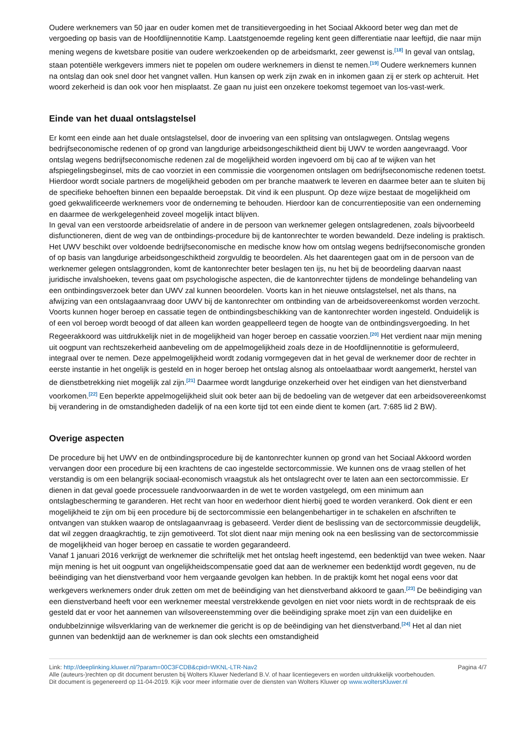Oudere werknemers van 50 jaar en ouder komen met de transitievergoeding in het Sociaal Akkoord beter weg dan met de vergoeding op basis van de Hoofdlijnennotitie Kamp. Laatstgenoemde regeling kent geen differentiatie naar leeftijd, die naar mijn mening wegens de kwetsbare positie van oudere werkzoekenden op de arbeidsmarkt, zeer gewenst is.<sup>[18]</sup> In geval van ontslag, staan potentiële werkgevers immers niet te popelen om oudere werknemers in dienst te nemen.<sup>[19]</sup> Oudere werknemers kunnen na ontslag dan ook snel door het vangnet vallen. Hun kansen op werk zijn zwak en in inkomen gaan zij er sterk op achteruit. Het woord zekerheid is dan ook voor hen misplaatst. Ze gaan nu juist een onzekere toekomst tegemoet van los-vast-werk.
Einde van het duaal ontslagstelsel
Er komt een einde aan het duale ontslagstelsel, door de invoering van een splitsing van ontslagwegen. Ontslag wegens bedrijfseconomische redenen of op grond van langdurige arbeidsongeschiktheid dient bij UWV te worden aangevraagd. Voor ontslag wegens bedrijfseconomische redenen zal de mogelijkheid worden ingevoerd om bij cao af te wijken van het afspiegelingsbeginsel, mits de cao voorziet in een commissie die voorgenomen ontslagen om bedrijfseconomische redenen toetst. Hierdoor wordt sociale partners de mogelijkheid geboden om per branche maatwerk te leveren en daarmee beter aan te sluiten bij de specifieke behoeften binnen een bepaalde beroepstak. Dit vind ik een pluspunt. Op deze wijze bestaat de mogelijkheid om goed gekwalificeerde werknemers voor de onderneming te behouden. Hierdoor kan de concurrentiepositie van een onderneming en daarmee de werkgelegenheid zoveel mogelijk intact blijven.
In geval van een verstoorde arbeidsrelatie of andere in de persoon van werknemer gelegen ontslagredenen, zoals bijvoorbeeld disfunctioneren, dient de weg van de ontbindings-procedure bij de kantonrechter te worden bewandeld. Deze indeling is praktisch. Het UWV beschikt over voldoende bedrijfseconomische en medische know how om ontslag wegens bedrijfseconomische gronden of op basis van langdurige arbeidsongeschiktheid zorgvuldig te beoordelen. Als het daarentegen gaat om in de persoon van de werknemer gelegen ontslaggronden, komt de kantonrechter beter beslagen ten ijs, nu het bij de beoordeling daarvan naast juridische invalshoeken, tevens gaat om psychologische aspecten, die de kantonrechter tijdens de mondelinge behandeling van een ontbindingsverzoek beter dan UWV zal kunnen beoordelen. Voorts kan in het nieuwe ontslagstelsel, net als thans, na afwijzing van een ontslagaanvraag door UWV bij de kantonrechter om ontbinding van de arbeidsovereenkomst worden verzocht. Voorts kunnen hoger beroep en cassatie tegen de ontbindingsbeschikking van de kantonrechter worden ingesteld. Onduidelijk is of een vol beroep wordt beoogd of dat alleen kan worden geappelleerd tegen de hoogte van de ontbindingsvergoeding. In het Regeerakkoord was uitdrukkelijk niet in de mogelijkheid van hoger beroep en cassatie voorzien.<sup>[20]</sup> Het verdient naar mijn mening uit oogpunt van rechtszekerheid aanbeveling om de appelmogelijkheid zoals deze in de Hoofdlijnennotitie is geformuleerd, integraal over te nemen. Deze appelmogelijkheid wordt zodanig vormgegeven dat in het geval de werknemer door de rechter in eerste instantie in het ongelijk is gesteld en in hoger beroep het ontslag alsnog als ontoelaatbaar wordt aangemerkt, herstel van de dienstbetrekking niet mogelijk zal zijn.<sup>[21]</sup> Daarmee wordt langdurige onzekerheid over het eindigen van het dienstverband voorkomen.<sup>[22]</sup> Een beperkte appelmogelijkheid sluit ook beter aan bij de bedoeling van de wetgever dat een arbeidsovereenkomst bij verandering in de omstandigheden dadelijk of na een korte tijd tot een einde dient te komen (art. 7:685 lid 2 BW).
Overige aspecten
De procedure bij het UWV en de ontbindingsprocedure bij de kantonrechter kunnen op grond van het Sociaal Akkoord worden vervangen door een procedure bij een krachtens de cao ingestelde sectorcommissie. We kunnen ons de vraag stellen of het verstandig is om een belangrijk sociaal-economisch vraagstuk als het ontslagrecht over te laten aan een sectorcommissie. Er dienen in dat geval goede processuele randvoorwaarden in de wet te worden vastgelegd, om een minimum aan ontslagbescherming te garanderen. Het recht van hoor en wederhoor dient hierbij goed te worden verankerd. Ook dient er een mogelijkheid te zijn om bij een procedure bij de sectorcommissie een belangenbehartiger in te schakelen en afschriften te ontvangen van stukken waarop de ontslagaanvraag is gebaseerd. Verder dient de beslissing van de sectorcommissie deugdelijk, dat wil zeggen draagkrachtig, te zijn gemotiveerd. Tot slot dient naar mijn mening ook na een beslissing van de sectorcommissie de mogelijkheid van hoger beroep en cassatie te worden gegarandeerd.
Vanaf 1 januari 2016 verkrijgt de werknemer die schriftelijk met het ontslag heeft ingestemd, een bedenktijd van twee weken. Naar mijn mening is het uit oogpunt van ongelijkheidscompensatie goed dat aan de werknemer een bedenktijd wordt gegeven, nu de beëindiging van het dienstverband voor hem vergaande gevolgen kan hebben. In de praktijk komt het nogal eens voor dat werkgevers werknemers onder druk zetten om met de beëindiging van het dienstverband akkoord te gaan.<sup>[23]</sup> De beëindiging van een dienstverband heeft voor een werknemer meestal verstrekkende gevolgen en niet voor niets wordt in de rechtspraak de eis gesteld dat er voor het aannemen van wilsovereenstemming over die beëindiging sprake moet zijn van een duidelijke en ondubbelzinnige wilsverklaring van de werknemer die gericht is op de beëindiging van het dienstverband.<sup>[24]</sup> Het al dan niet gunnen van bedenktijd aan de werknemer is dan ook slechts een omstandigheid
Link: http://deeplinking.kluwer.nl/?param=00C3FCDB&cpid=WKNL-LTR-Nav2
Alle (auteurs-)rechten op dit document berusten bij Wolters Kluwer Nederland B.V. of haar licentiegevers en worden uitdrukkelijk voorbehouden. Dit document is gegenereerd op 11-04-2019. Kijk voor meer informatie over de diensten van Wolters Kluwer op www.woltersKluwer.nl
Pagina 4/7